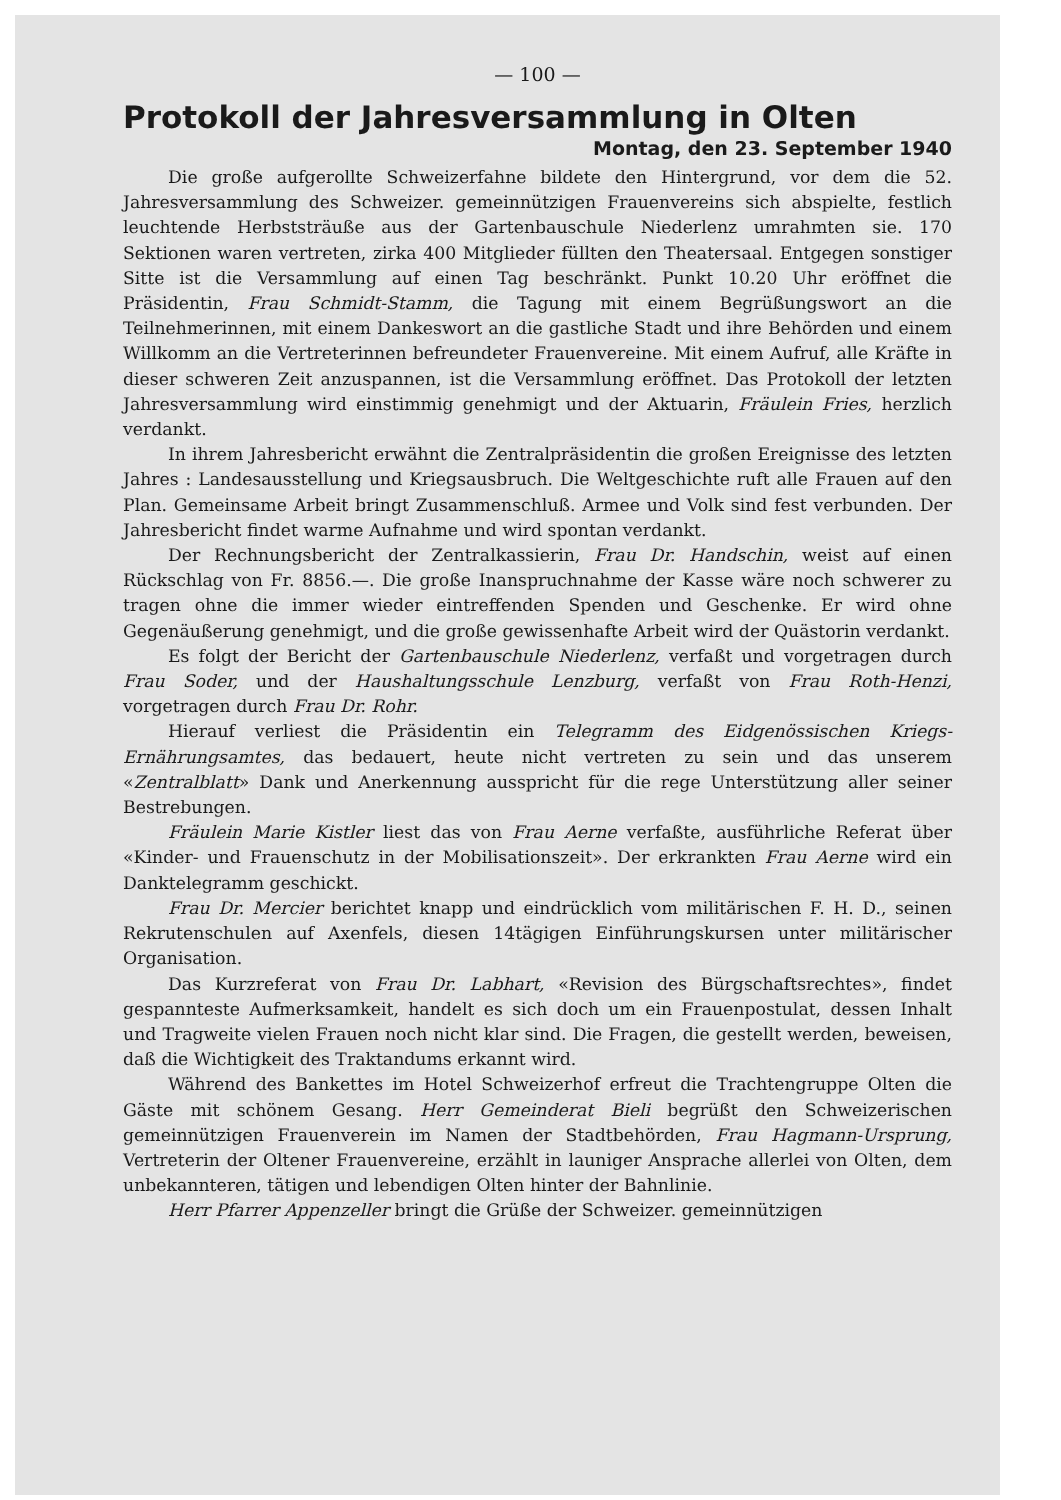— 100 —
Protokoll der Jahresversammlung in Olten
Montag, den 23. September 1940
Die große aufgerollte Schweizerfahne bildete den Hintergrund, vor dem die 52. Jahresversammlung des Schweizer. gemeinnützigen Frauenvereins sich abspielte, festlich leuchtende Herbststräuße aus der Gartenbauschule Niederlenz umrahmten sie. 170 Sektionen waren vertreten, zirka 400 Mitglieder füllten den Theatersaal. Entgegen sonstiger Sitte ist die Versammlung auf einen Tag beschränkt. Punkt 10.20 Uhr eröffnet die Präsidentin, Frau Schmidt-Stamm, die Tagung mit einem Begrüßungswort an die Teilnehmerinnen, mit einem Dankeswort an die gastliche Stadt und ihre Behörden und einem Willkomm an die Vertreterinnen befreundeter Frauenvereine. Mit einem Aufruf, alle Kräfte in dieser schweren Zeit anzuspannen, ist die Versammlung eröffnet. Das Protokoll der letzten Jahresversammlung wird einstimmig genehmigt und der Aktuarin, Fräulein Fries, herzlich verdankt.
In ihrem Jahresbericht erwähnt die Zentralpräsidentin die großen Ereignisse des letzten Jahres : Landesausstellung und Kriegsausbruch. Die Weltgeschichte ruft alle Frauen auf den Plan. Gemeinsame Arbeit bringt Zusammenschluß. Armee und Volk sind fest verbunden. Der Jahresbericht findet warme Aufnahme und wird spontan verdankt.
Der Rechnungsbericht der Zentralkassierin, Frau Dr. Handschin, weist auf einen Rückschlag von Fr. 8856.—. Die große Inanspruchnahme der Kasse wäre noch schwerer zu tragen ohne die immer wieder eintreffenden Spenden und Geschenke. Er wird ohne Gegenäußerung genehmigt, und die große gewissenhafte Arbeit wird der Quästorin verdankt.
Es folgt der Bericht der Gartenbauschule Niederlenz, verfaßt und vorgetragen durch Frau Soder, und der Haushaltungsschule Lenzburg, verfaßt von Frau Roth-Henzi, vorgetragen durch Frau Dr. Rohr.
Hierauf verliest die Präsidentin ein Telegramm des Eidgenössischen Kriegs-Ernährungsamtes, das bedauert, heute nicht vertreten zu sein und das unserem «Zentralblatt» Dank und Anerkennung ausspricht für die rege Unterstützung aller seiner Bestrebungen.
Fräulein Marie Kistler liest das von Frau Aerne verfaßte, ausführliche Referat über «Kinder- und Frauenschutz in der Mobilisationszeit». Der erkrankten Frau Aerne wird ein Danktelegramm geschickt.
Frau Dr. Mercier berichtet knapp und eindrücklich vom militärischen F. H. D., seinen Rekrutenschulen auf Axenfels, diesen 14tägigen Einführungskursen unter militärischer Organisation.
Das Kurzreferat von Frau Dr. Labhart, «Revision des Bürgschaftsrechtes», findet gespannteste Aufmerksamkeit, handelt es sich doch um ein Frauenpostulat, dessen Inhalt und Tragweite vielen Frauen noch nicht klar sind. Die Fragen, die gestellt werden, beweisen, daß die Wichtigkeit des Traktandums erkannt wird.
Während des Bankettes im Hotel Schweizerhof erfreut die Trachtengruppe Olten die Gäste mit schönem Gesang. Herr Gemeinderat Bieli begrüßt den Schweizerischen gemeinnützigen Frauenverein im Namen der Stadtbehörden, Frau Hagmann-Ursprung, Vertreterin der Oltener Frauenvereine, erzählt in launiger Ansprache allerlei von Olten, dem unbekannteren, tätigen und lebendigen Olten hinter der Bahnlinie.
Herr Pfarrer Appenzeller bringt die Grüße der Schweizer. gemeinnützigen